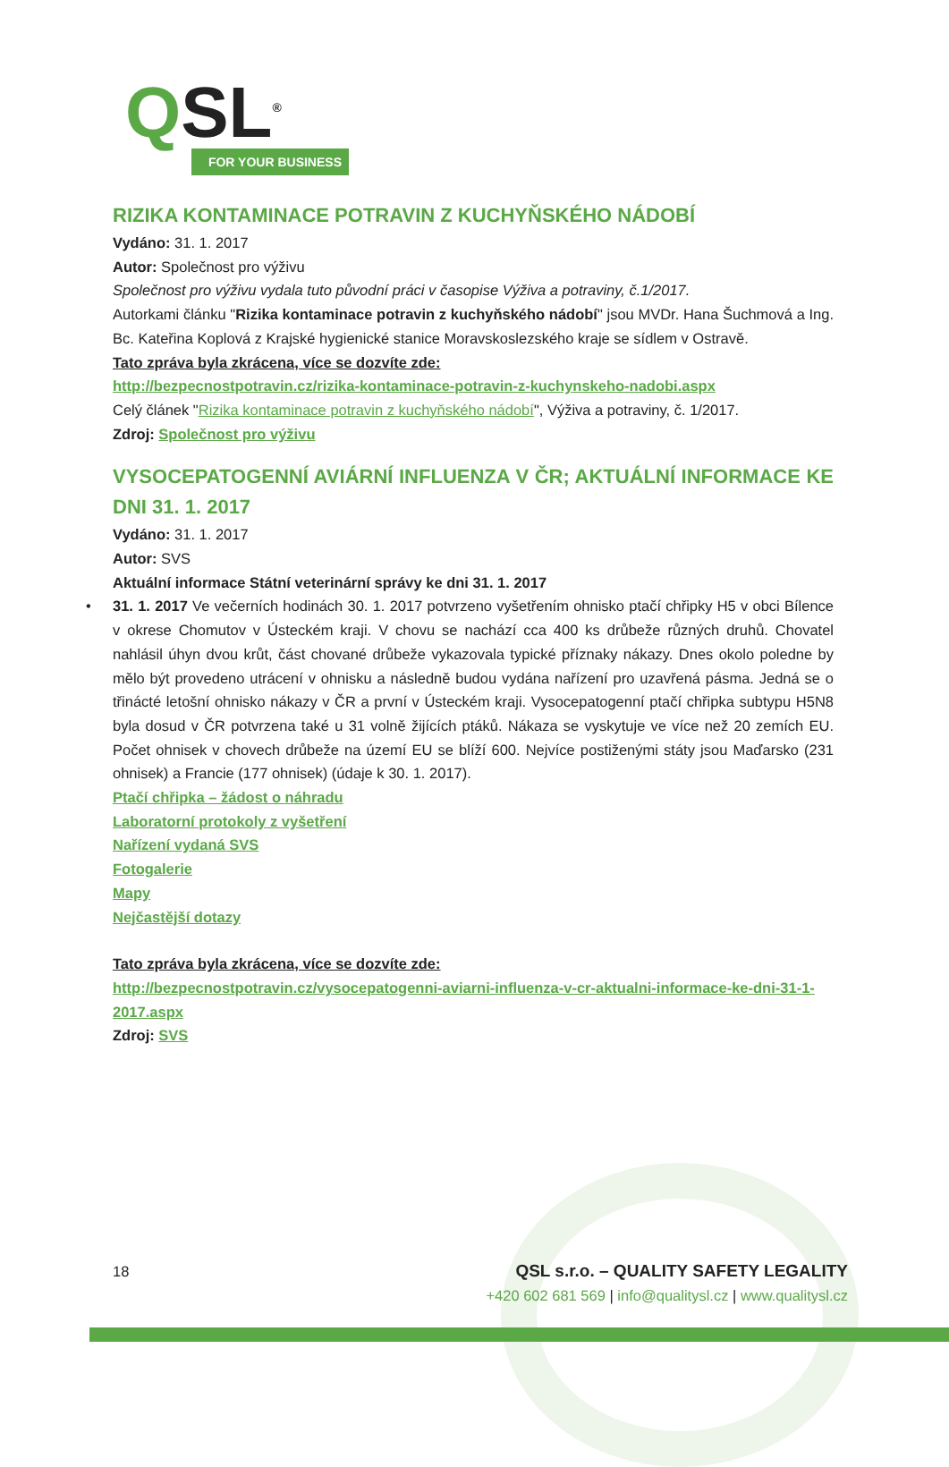QSL<sup>®</sup>
FOR YOUR BUSINESS
RIZIKA KONTAMINACE POTRAVIN Z KUCHYŇSKÉHO NÁDOBÍ
Vydáno: 31. 1. 2017
Autor: Společnost pro výživu
Společnost pro výživu vydala tuto původní práci v časopise Výživa a potraviny, č.1/2017.
Autorkami článku "Rizika kontaminace potravin z kuchyňského nádobí" jsou MVDr. Hana Šuchmová a Ing. Bc. Kateřina Koplová z Krajské hygienické stanice Moravskoslezského kraje se sídlem v Ostravě.
Tato zpráva byla zkrácena, více se dozvíte zde:
http://bezpecnostpotravin.cz/rizika-kontaminace-potravin-z-kuchynskeho-nadobi.aspx
Celý článek "Rizika kontaminace potravin z kuchyňského nádobí", Výživa a potraviny, č. 1/2017.
Zdroj: Společnost pro výživu
VYSOCEPATOGENNÍ AVIÁRNÍ INFLUENZA V ČR; AKTUÁLNÍ INFORMACE KE DNI 31. 1. 2017
Vydáno: 31. 1. 2017
Autor: SVS
Aktuální informace Státní veterinární správy ke dni 31. 1. 2017
• 31. 1. 2017 Ve večerních hodinách 30. 1. 2017 potvrzeno vyšetřením ohnisko ptačí chřipky H5 v obci Bílence v okrese Chomutov v Ústeckém kraji. V chovu se nachází cca 400 ks drůbeže různých druhů. Chovatel nahlásil úhyn dvou krůt, část chované drůbeže vykazovala typické příznaky nákazy. Dnes okolo poledne by mělo být provedeno utrácení v ohnisku a následně budou vydána nařízení pro uzavřená pásma. Jedná se o třinácté letošní ohnisko nákazy v ČR a první v Ústeckém kraji. Vysocepatogenní ptačí chřipka subtypu H5N8 byla dosud v ČR potvrzena také u 31 volně žijících ptáků. Nákaza se vyskytuje ve více než 20 zemích EU. Počet ohnisek v chovech drůbeže na území EU se blíží 600. Nejvíce postiženými státy jsou Maďarsko (231 ohnisek) a Francie (177 ohnisek) (údaje k 30. 1. 2017).
Ptačí chřipka – žádost o náhradu
Laboratorní protokoly z vyšetření
Nařízení vydaná SVS
Fotogalerie
Mapy
Nejčastější dotazy
Tato zpráva byla zkrácena, více se dozvíte zde:
http://bezpecnostpotravin.cz/vysocepatogenni-aviarni-influenza-v-cr-aktualni-informace-ke-dni-31-1-2017.aspx
Zdroj: SVS
18
QSL s.r.o. – QUALITY SAFETY LEGALITY
+420 602 681 569 | info@qualitysl.cz | www.qualitysl.cz